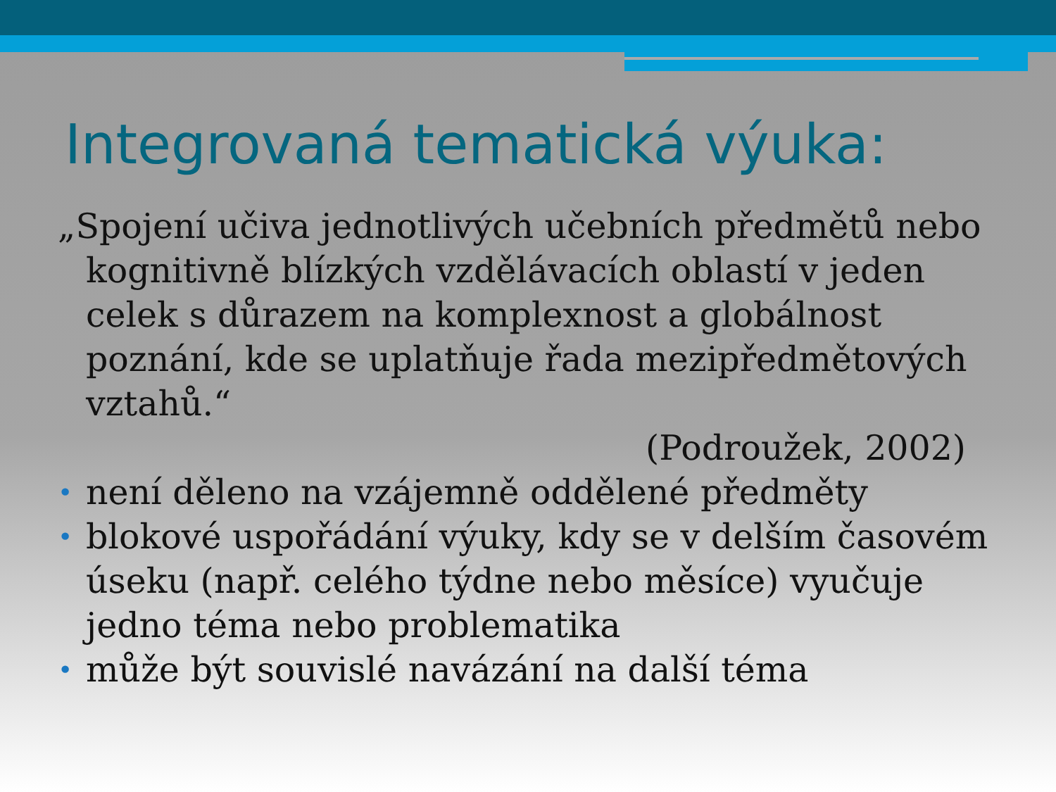Integrovaná tematická výuka:
„Spojení učiva jednotlivých učebních předmětů nebo kognitivně blízkých vzdělávacích oblastí v jeden celek s důrazem na komplexnost a globálnost poznání, kde se uplatňuje řada mezipředmětových vztahů.“
(Podroužek, 2002)
• není děleno na vzájemně oddělené předměty
• blokové uspořádání výuky, kdy se v delším časovém úseku (např. celého týdne nebo měsíce) vyučuje jedno téma nebo problematika
• může být souvislé navázání na další téma